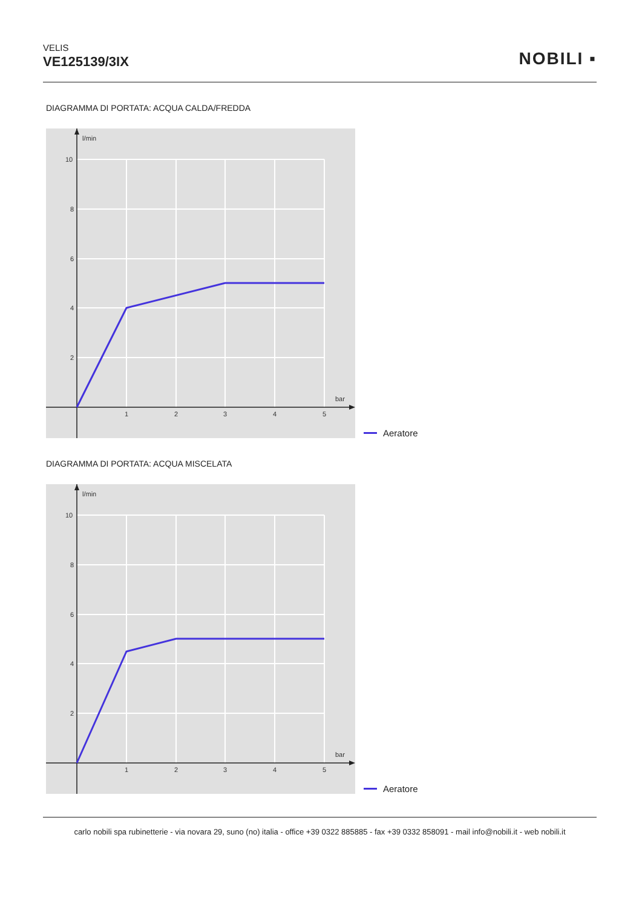VELIS
VE125139/3IX
NOBILI ▪
DIAGRAMMA DI PORTATA: ACQUA CALDA/FREDDA
l/min
bar
10
8
6
4
2
1
2
3
4
5
Aeratore
DIAGRAMMA DI PORTATA: ACQUA MISCELATA
l/min
bar
10
8
6
4
2
1
2
3
4
5
Aeratore
carlo nobili spa rubinetterie - via novara 29, suno (no) italia - office +39 0322 885885 - fax +39 0332 858091 - mail info@nobili.it - web nobili.it